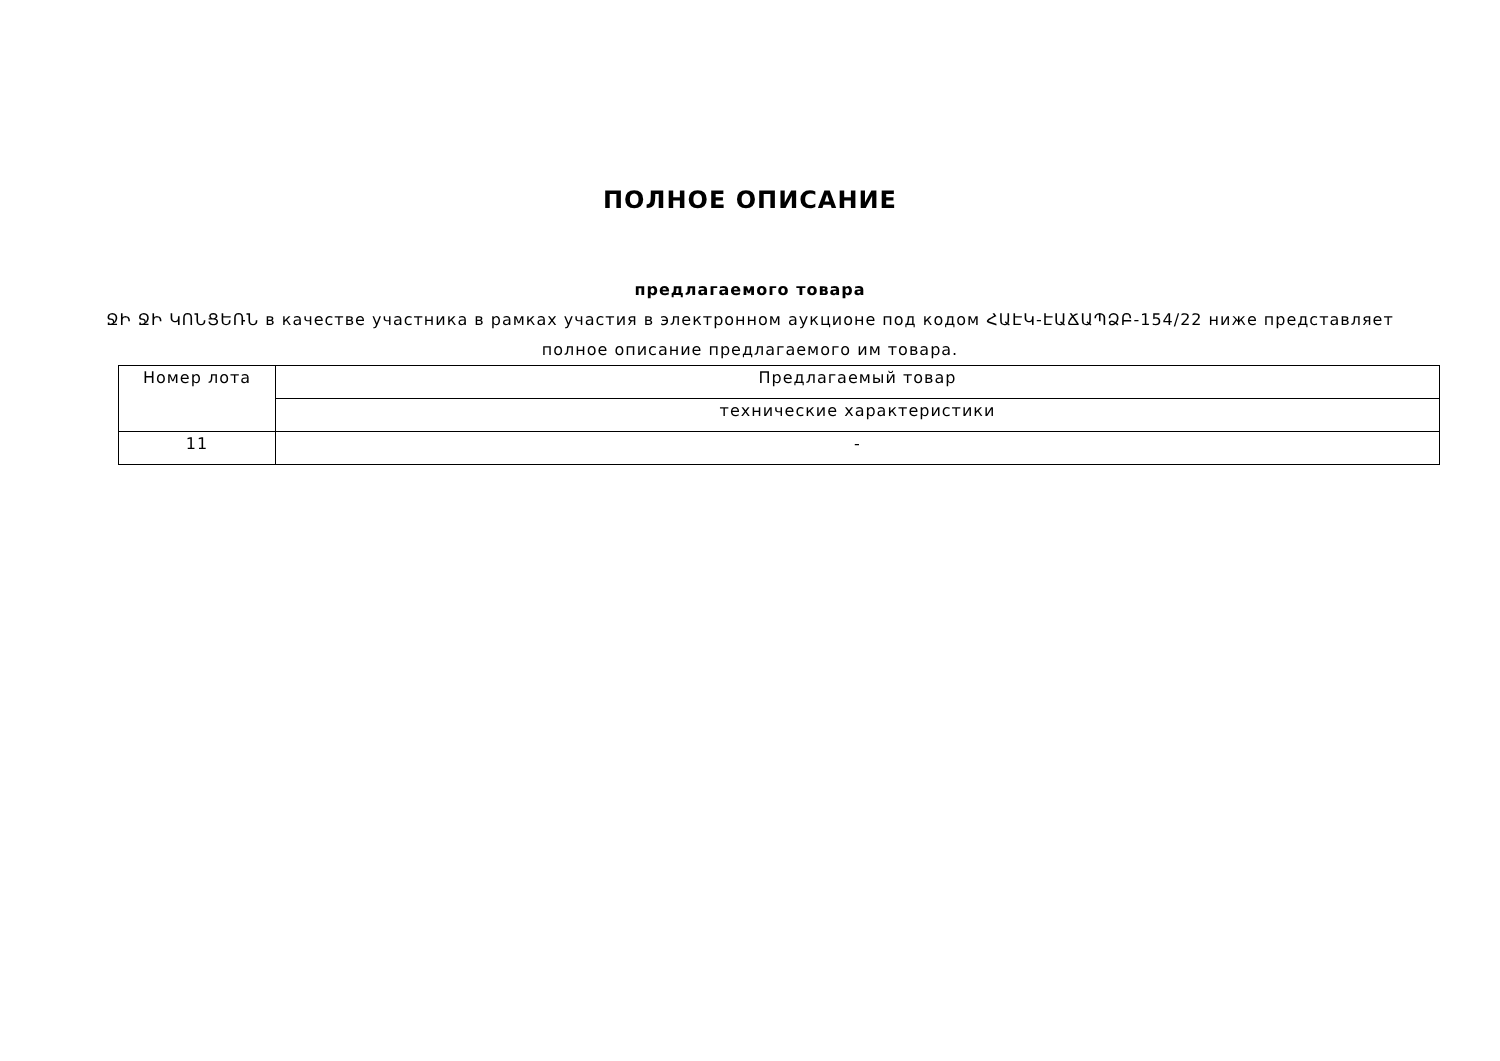ПОЛНОЕ ОПИСАНИЕ
предлагаемого товара
ՋԻ ՋԻ ԿՈՆՑԵՌՆ в качестве участника в рамках участия в электронном аукционе под кодом ՀԱԷԿ-ԷԱՃԱՊՁԲ-154/22 ниже представляет полное описание предлагаемого им товара.
| Номер лота | Предлагаемый товар |
| --- | --- |
| | технические характеристики |
| 11 | - |